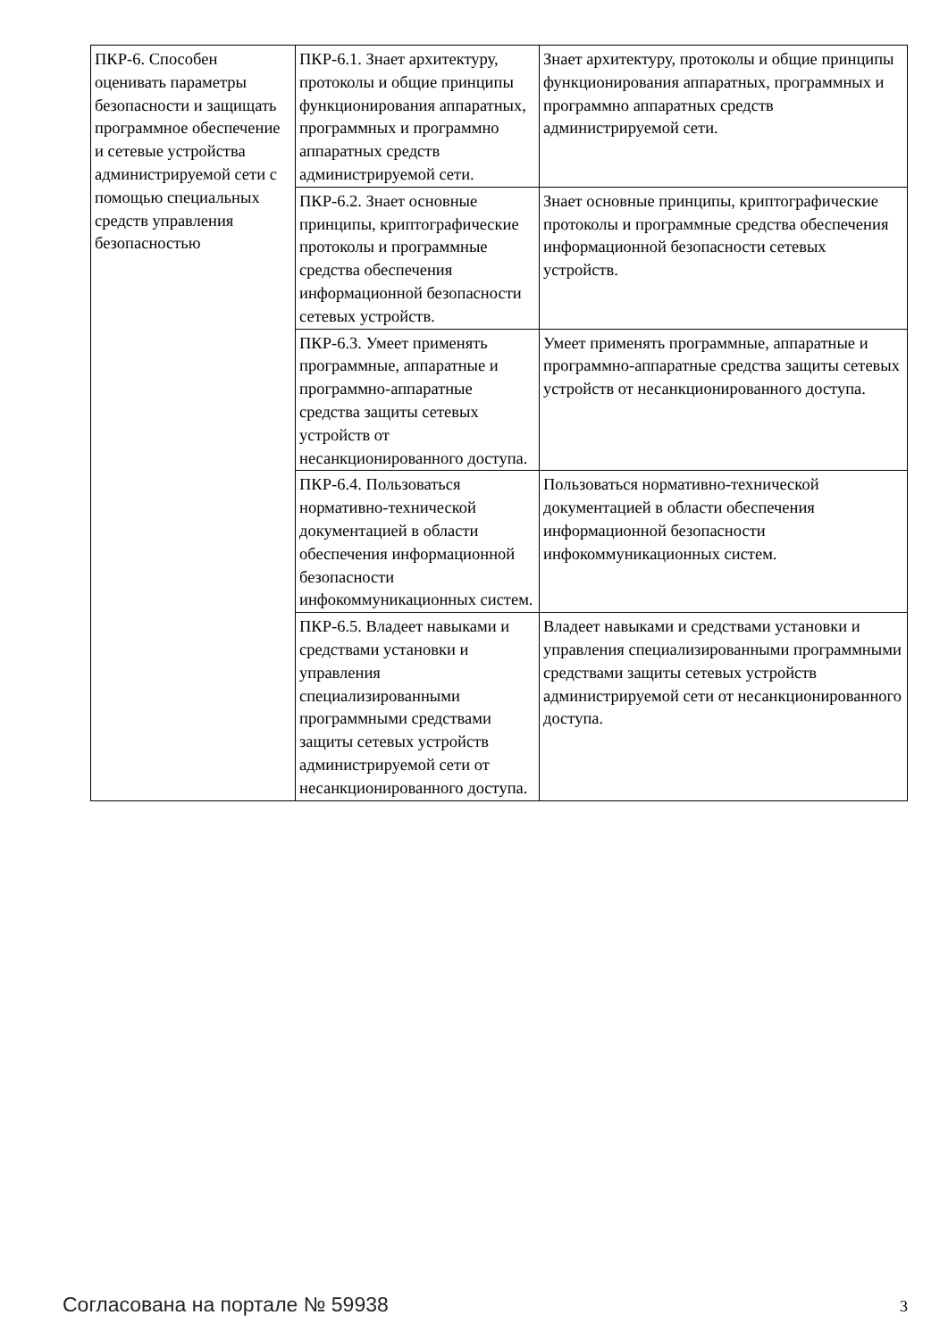| ПКР-6. Способен оценивать параметры безопасности и защищать программное обеспечение и сетевые устройства администрируемой сети с помощью специальных средств управления безопасностью | ПКР-6.1. Знает архитектуру, протоколы и общие принципы функционирования аппаратных, программных и программно аппаратных средств администрируемой сети. | Знает архитектуру, протоколы и общие принципы функционирования аппаратных, программных и программно аппаратных средств администрируемой сети. |
| | ПКР-6.2. Знает основные принципы, криптографические протоколы и программные средства обеспечения информационной безопасности сетевых устройств. | Знает основные принципы, криптографические протоколы и программные средства обеспечения информационной безопасности сетевых устройств. |
| | ПКР-6.3. Умеет применять программные, аппаратные и программно-аппаратные средства защиты сетевых устройств от несанкционированного доступа. | Умеет применять программные, аппаратные и программно-аппаратные средства защиты сетевых устройств от несанкционированного доступа. |
| | ПКР-6.4. Пользоваться нормативно-технической документацией в области обеспечения информационной безопасности инфокоммуникационных систем. | Пользоваться нормативно-технической документацией в области обеспечения информационной безопасности инфокоммуникационных систем. |
| | ПКР-6.5. Владеет навыками и средствами установки и управления специализированными программными средствами защиты сетевых устройств администрируемой сети от несанкционированного доступа. | Владеет навыками и средствами установки и управления специализированными программными средствами защиты сетевых устройств администрируемой сети от несанкционированного доступа. |
Согласована на портале № 59938 3